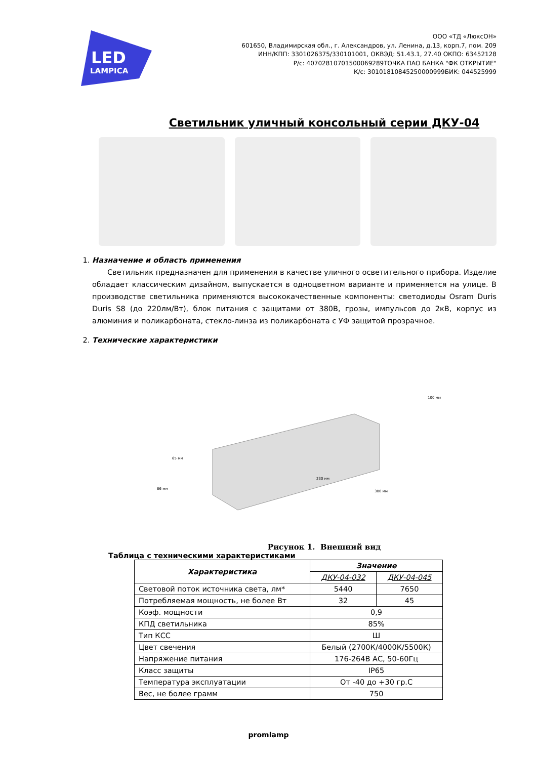LED
LAMPICA
ООО «ТД «ЛюксОН»
601650, Владимирская обл., г. Александров, ул. Ленина, д.13, корп.7, пом. 209
ИНН/КПП: 3301026375/330101001, ОКВЭД: 51.43.1, 27.40 ОКПО: 63452128
Р/с: 40702810701500069289ТОЧКА ПАО БАНКА "ФК ОТКРЫТИЕ"
К/с: 30101810845250000999БИК: 044525999
Светильник уличный консольный серии ДКУ-04
1. Назначение и область применения
Светильник предназначен для применения в качестве уличного осветительного прибора. Изделие обладает классическим дизайном, выпускается в одноцветном варианте и применяется на улице. В производстве светильника применяются высококачественные компоненты: светодиоды Osram Duris Duris S8 (до 220лм/Вт), блок питания с защитами от 380В, грозы, импульсов до 2кВ, корпус из алюминия и поликарбоната, стекло-линза из поликарбоната с УФ защитой прозрачное.
2. Технические характеристики
65 мм
86 мм
230 мм
300 мм
100 мм
Рисунок 1. Внешний вид
Таблица с техническими характеристиками
| Характеристика | Значение | |
| --- | --- | --- |
| | ДКУ-04-032 | ДКУ-04-045 |
| Световой поток источника света, лм* | 5440 | 7650 |
| Потребляемая мощность, не более Вт | 32 | 45 |
| Коэф. мощности | 0,9 | |
| КПД светильника | 85% | |
| Тип КСС | Ш | |
| Цвет свечения | Белый (2700К/4000К/5500К) | |
| Напряжение питания | 176-264В АС, 50-60Гц | |
| Класс защиты | IP65 | |
| Температура эксплуатации | От -40 до +30 гр.С | |
| Вес, не более грамм | 750 | |
promlamp